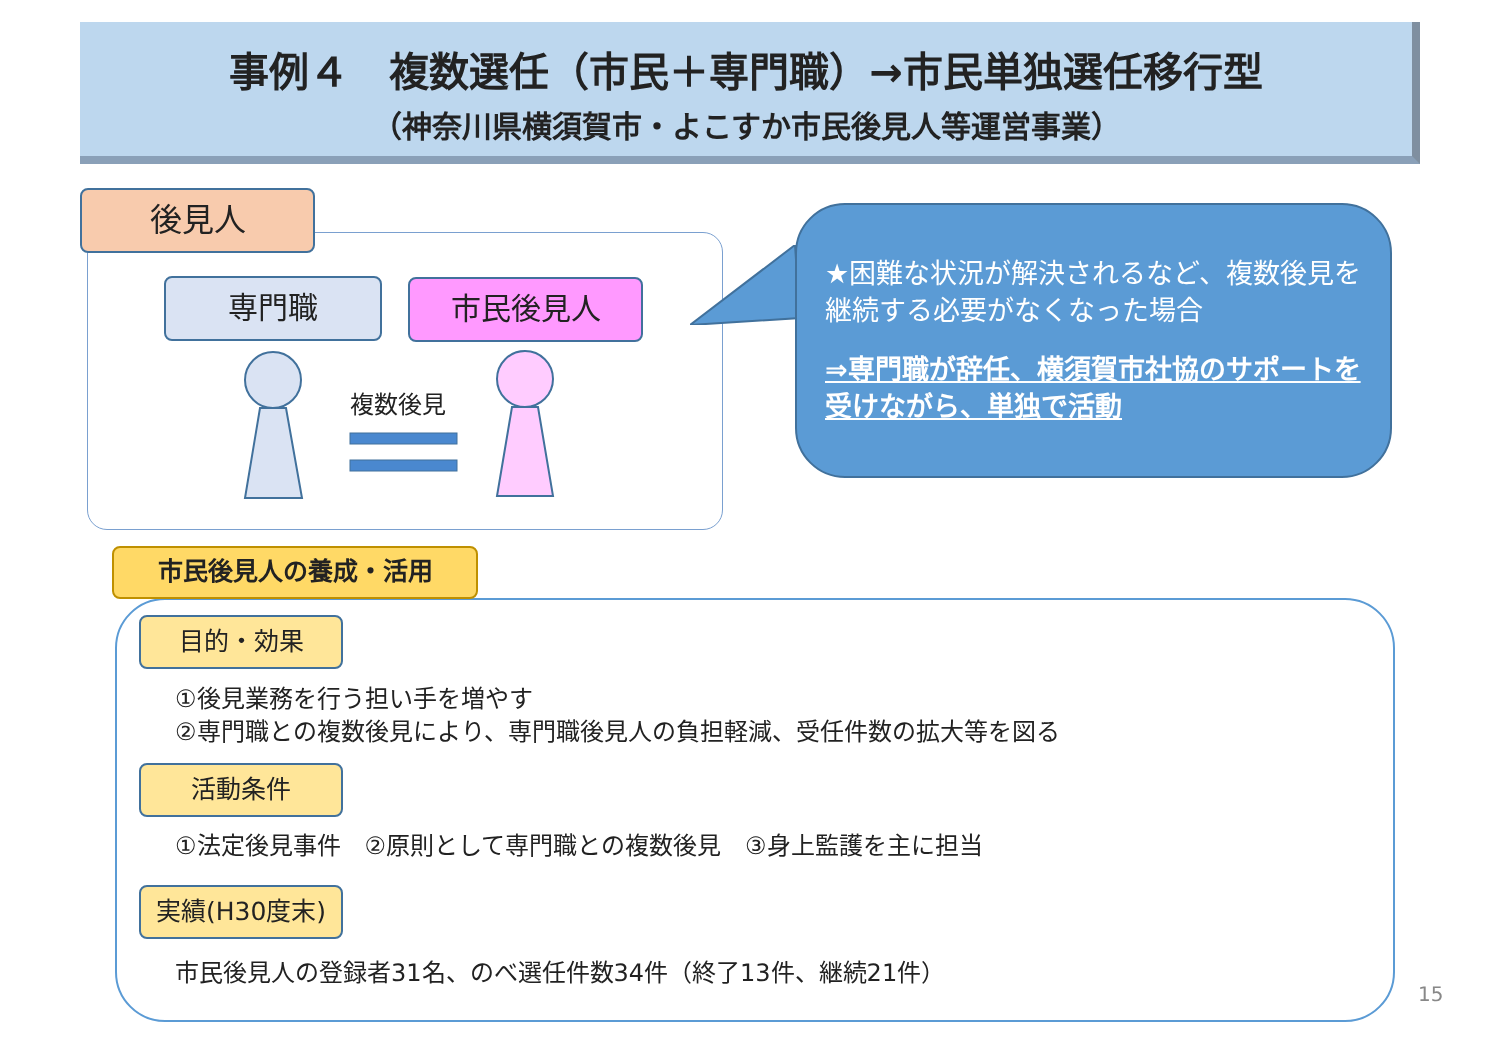事例４　複数選任（市民＋専門職）→市民単独選任移行型
（神奈川県横須賀市・よこすか市民後見人等運営事業）
後見人
専門職 市民後見人
複数後見
★困難な状況が解決されるなど、複数後見を継続する必要がなくなった場合
⇒専門職が辞任、横須賀市社協のサポートを受けながら、単独で活動
市民後見人の養成・活用
目的・効果
①後見業務を行う担い手を増やす
②専門職との複数後見により、専門職後見人の負担軽減、受任件数の拡大等を図る
活動条件
①法定後見事件　②原則として専門職との複数後見　③身上監護を主に担当
実績(H30度末)
市民後見人の登録者31名、のべ選任件数34件（終了13件、継続21件）
15